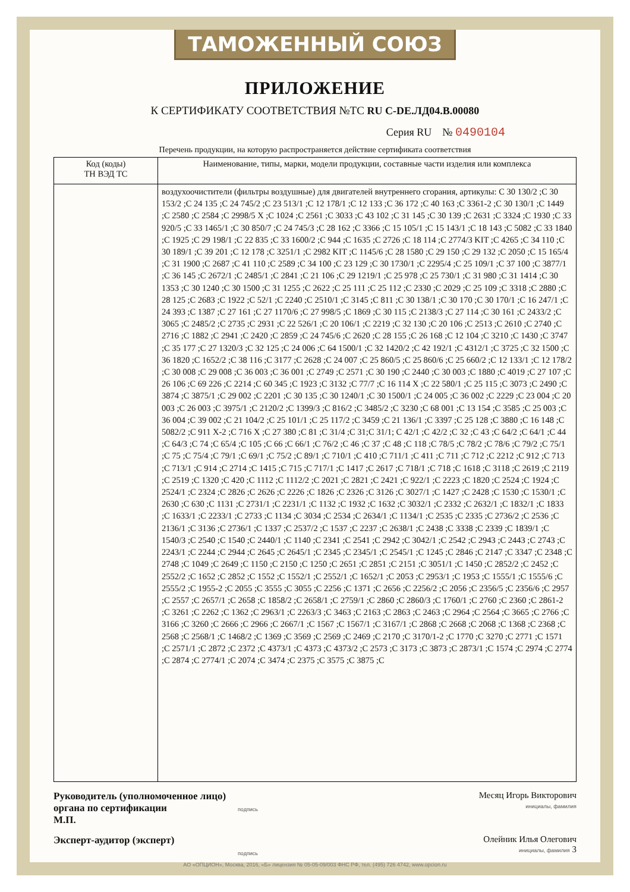ТАМОЖЕННЫЙ СОЮЗ
ПРИЛОЖЕНИЕ
К СЕРТИФИКАТУ СООТВЕТСТВИЯ №ТС RU C-DE.ЛД04.В.00080
Серия RU № 0490104
Перечень продукции, на которую распространяется действие сертификата соответствия
| Код (коды) ТН ВЭД ТС | Наименование, типы, марки, модели продукции, составные части изделия или комплекса |
| --- | --- |
| | воздухоочистители (фильтры воздушные) для двигателей внутреннего сгорания, артикулы: C 30 130/2 ;C 30 153/2 ;C 24 135 ;C 24 745/2 ;C 23 513/1 ;C 12 178/1 ;C 12 133 ;C 36 172 ;C 40 163 ;C 3361-2 ;C 30 130/1 ;C 1449 ;C 2580 ;C 2584 ;C 2998/5 X ;C 1024 ;C 2561 ;C 3033 ;C 43 102 ;C 31 145 ;C 30 139 ;C 2631 ;C 3324 ;C 1930 ;C 33 920/5 ;C 33 1465/1 ;C 30 850/7 ;C 24 745/3 ;C 28 162 ;C 3366 ;C 15 105/1 ;C 15 143/1 ;C 18 143 ;C 5082 ;C 33 1840 ;C 1925 ;C 29 198/1 ;C 22 835 ;C 33 1600/2 ;C 944 ;C 1635 ;C 2726 ;C 18 114 ;C 2774/3 KIT ;C 4265 ;C 34 110 ;C 30 189/1 ;C 39 201 ;C 12 178 ;C 3251/1 ;C 2982 KIT ;C 1145/6 ;C 28 1580 ;C 29 150 ;C 29 132 ;C 2050 ;C 15 165/4 ;C 31 1900 ;C 2687 ;C 41 110 ;C 2589 ;C 34 100 ;C 23 129 ;C 30 1730/1 ;C 2295/4 ;C 25 109/1 ;C 37 100 ;C 3877/1 ;C 36 145 ;C 2672/1 ;C 2485/1 ;C 2841 ;C 21 106 ;C 29 1219/1 ;C 25 978 ;C 25 730/1 ;C 31 980 ;C 31 1414 ;C 30 1353 ;C 30 1240 ;C 30 1500 ;C 31 1255 ;C 2622 ;C 25 111 ;C 25 112 ;C 2330 ;C 2029 ;C 25 109 ;C 3318 ;C 2880 ;C 28 125 ;C 2683 ;C 1922 ;C 52/1 ;C 2240 ;C 2510/1 ;C 3145 ;C 811 ;C 30 138/1 ;C 30 170 ;C 30 170/1 ;C 16 247/1 ;C 24 393 ;C 1387 ;C 27 161 ;C 27 1170/6 ;C 27 998/5 ;C 1869 ;C 30 115 ;C 2138/3 ;C 27 114 ;C 30 161 ;C 2433/2 ;C 3065 ;C 2485/2 ;C 2735 ;C 2931 ;C 22 526/1 ;C 20 106/1 ;C 2219 ;C 32 130 ;C 20 106 ;C 2513 ;C 2610 ;C 2740 ;C 2716 ;C 1882 ;C 2941 ;C 2420 ;C 2859 ;C 24 745/6 ;C 2620 ;C 28 155 ;C 26 168 ;C 12 104 ;C 3210 ;C 1430 ;C 3747 ;C 35 177 ;C 27 1320/3 ;C 32 125 ;C 24 006 ;C 64 1500/1 ;C 32 1420/2 ;C 42 192/1 ;C 4312/1 ;C 3725 ;C 32 1500 ;C 36 1820 ;C 1652/2 ;C 38 116 ;C 3177 ;C 2628 ;C 24 007 ;C 25 860/5 ;C 25 860/6 ;C 25 660/2 ;C 12 133/1 ;C 12 178/2 ;C 30 008 ;C 29 008 ;C 36 003 ;C 36 001 ;C 2749 ;C 2571 ;C 30 190 ;C 2440 ;C 30 003 ;C 1880 ;C 4019 ;C 27 107 ;C 26 106 ;C 69 226 ;C 2214 ;C 60 345 ;C 1923 ;C 3132 ;C 77/7 ;C 16 114 X ;C 22 580/1 ;C 25 115 ;C 3073 ;C 2490 ;C 3874 ;C 3875/1 ;C 29 002 ;C 2201 ;C 30 135 ;C 30 1240/1 ;C 30 1500/1 ;C 24 005 ;C 36 002 ;C 2229 ;C 23 004 ;C 20 003 ;C 26 003 ;C 3975/1 ;C 2120/2 ;C 1399/3 ;C 816/2 ;C 3485/2 ;C 3230 ;C 68 001 ;C 13 154 ;C 3585 ;C 25 003 ;C 36 004 ;C 39 002 ;C 21 104/2 ;C 25 101/1 ;C 25 117/2 ;C 3459 ;C 21 136/1 ;C 3397 ;C 25 128 ;C 3880 ;C 16 148 ;C 5082/2 ;C 911 X-2 ;C 716 X ;C 27 380 ;C 81 ;C 31/4 ;C 31;C 31/1; C 42/1 ;C 42/2 ;C 32 ;C 43 ;C 64/2 ;C 64/1 ;C 44 ;C 64/3 ;C 74 ;C 65/4 ;C 105 ;C 66 ;C 66/1 ;C 76/2 ;C 46 ;C 37 ;C 48 ;C 118 ;C 78/5 ;C 78/2 ;C 78/6 ;C 79/2 ;C 75/1 ;C 75 ;C 75/4 ;C 79/1 ;C 69/1 ;C 75/2 ;C 89/1 ;C 710/1 ;C 410 ;C 711/1 ;C 411 ;C 711 ;C 712 ;C 2212 ;C 912 ;C 713 ;C 713/1 ;C 914 ;C 2714 ;C 1415 ;C 715 ;C 717/1 ;C 1417 ;C 2617 ;C 718/1 ;C 718 ;C 1618 ;C 3118 ;C 2619 ;C 2119 ;C 2519 ;C 1320 ;C 420 ;C 1112 ;C 1112/2 ;C 2021 ;C 2821 ;C 2421 ;C 922/1 ;C 2223 ;C 1820 ;C 2524 ;C 1924 ;C 2524/1 ;C 2324 ;C 2826 ;C 2626 ;C 2226 ;C 1826 ;C 2326 ;C 3126 ;C 3027/1 ;C 1427 ;C 2428 ;C 1530 ;C 1530/1 ;C 2630 ;C 630 ;C 1131 ;C 2731/1 ;C 2231/1 ;C 1132 ;C 1932 ;C 1632 ;C 3032/1 ;C 2332 ;C 2632/1 ;C 1832/1 ;C 1833 ;C 1633/1 ;C 2233/1 ;C 2733 ;C 1134 ;C 3034 ;C 2534 ;C 2634/1 ;C 1134/1 ;C 2535 ;C 2335 ;C 2736/2 ;C 2536 ;C 2136/1 ;C 3136 ;C 2736/1 ;C 1337 ;C 2537/2 ;C 1537 ;C 2237 ;C 2638/1 ;C 2438 ;C 3338 ;C 2339 ;C 1839/1 ;C 1540/3 ;C 2540 ;C 1540 ;C 2440/1 ;C 1140 ;C 2341 ;C 2541 ;C 2942 ;C 3042/1 ;C 2542 ;C 2943 ;C 2443 ;C 2743 ;C 2243/1 ;C 2244 ;C 2944 ;C 2645 ;C 2645/1 ;C 2345 ;C 2345/1 ;C 2545/1 ;C 1245 ;C 2846 ;C 2147 ;C 3347 ;C 2348 ;C 2748 ;C 1049 ;C 2649 ;C 1150 ;C 2150 ;C 1250 ;C 2651 ;C 2851 ;C 2151 ;C 3051/1 ;C 1450 ;C 2852/2 ;C 2452 ;C 2552/2 ;C 1652 ;C 2852 ;C 1552 ;C 1552/1 ;C 2552/1 ;C 1652/1 ;C 2053 ;C 2953/1 ;C 1953 ;C 1555/1 ;C 1555/6 ;C 2555/2 ;C 1955-2 ;C 2055 ;C 3555 ;C 3055 ;C 2256 ;C 1371 ;C 2656 ;C 2256/2 ;C 2056 ;C 2356/5 ;C 2356/6 ;C 2957 ;C 2557 ;C 2657/1 ;C 2658 ;C 1858/2 ;C 2658/1 ;C 2759/1 ;C 2860 ;C 2860/3 ;C 1760/1 ;C 2760 ;C 2360 ;C 2861-2 ;C 3261 ;C 2262 ;C 1362 ;C 2963/1 ;C 2263/3 ;C 3463 ;C 2163 ;C 2863 ;C 2463 ;C 2964 ;C 2564 ;C 3665 ;C 2766 ;C 3166 ;C 3260 ;C 2666 ;C 2966 ;C 2667/1 ;C 1567 ;C 1567/1 ;C 3167/1 ;C 2868 ;C 2668 ;C 2068 ;C 1368 ;C 2368 ;C 2568 ;C 2568/1 ;C 1468/2 ;C 1369 ;C 3569 ;C 2569 ;C 2469 ;C 2170 ;C 3170/1-2 ;C 1770 ;C 3270 ;C 2771 ;C 1571 ;C 2571/1 ;C 2872 ;C 2372 ;C 4373/1 ;C 4373 ;C 4373/2 ;C 2573 ;C 3173 ;C 3873 ;C 2873/1 ;C 1574 ;C 2974 ;C 2774 ;C 2874 ;C 2774/1 ;C 2074 ;C 3474 ;C 2375 ;C 3575 ;C 3875 ;C |
Руководитель (уполномоченное лицо) органа по сертификации
М.П.
подпись
Месяц Игорь Викторович
инициалы, фамилия
Эксперт-аудитор (эксперт)
подпись
Олейник Илья Олегович
инициалы, фамилия 3
АО «ОПЦИОН», Москва, 2016, «Б» лицензия № 05-05-09/003 ФНС РФ, тел. (495) 726 4742, www.opcion.ru